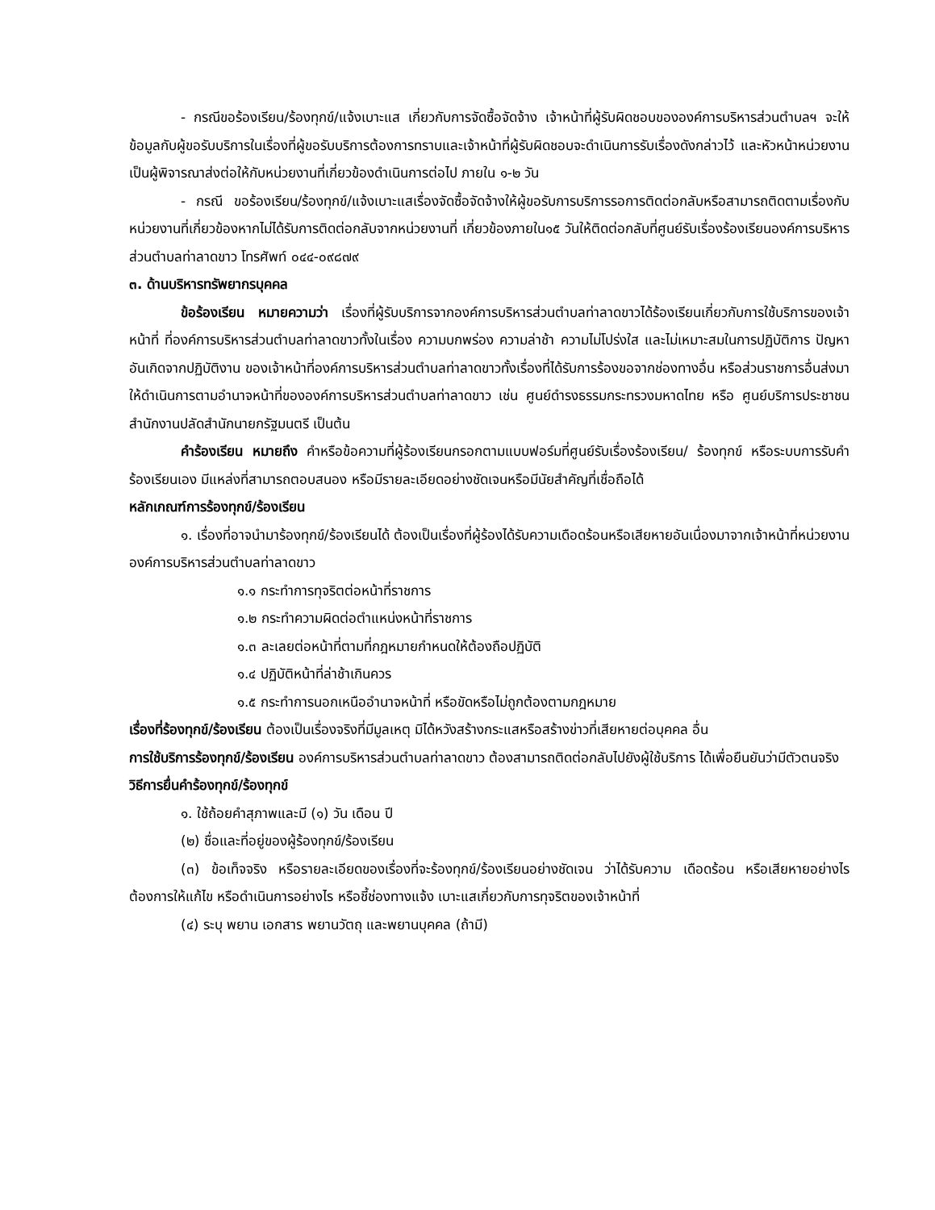- กรณีขอร้องเรียน/ร้องทุกข์/แจ้งเบาะแส เกี่ยวกับการจัดซื้อจัดจ้าง เจ้าหน้าที่ผู้รับผิดชอบขององค์การบริหารส่วนตำบลฯ จะให้ข้อมูลกับผู้ขอรับบริการในเรื่องที่ผู้ขอรับบริการต้องการทราบและเจ้าหน้าที่ผู้รับผิดชอบจะดำเนินการรับเรื่องดังกล่าวไว้ และหัวหน้าหน่วยงานเป็นผู้พิจารณาส่งต่อให้กับหน่วยงานที่เกี่ยวข้องดำเนินการต่อไป ภายใน ๑-๒ วัน
- กรณี ขอร้องเรียน/ร้องทุกข์/แจ้งเบาะแสเรื่องจัดซื้อจัดจ้างให้ผู้ขอรับการบริการรอการติดต่อกลับหรือสามารถติดตามเรื่องกับหน่วยงานที่เกี่ยวข้องหากไม่ได้รับการติดต่อกลับจากหน่วยงานที่ เกี่ยวข้องภายใน๑๕ วันให้ติดต่อกลับที่ศูนย์รับเรื่องร้องเรียนองค์การบริหารส่วนตำบลท่าลาดขาว โทรศัพท์ ๐๔๔-๐๙๘๗๙
๓. ด้านบริหารทรัพยากรบุคคล
ข้อร้องเรียน หมายความว่า เรื่องที่ผู้รับบริการจากองค์การบริหารส่วนตำบลท่าลาดขาวได้ร้องเรียนเกี่ยวกับการใช้บริการของเจ้าหน้าที่ ที่องค์การบริหารส่วนตำบลท่าลาดขาวทั้งในเรื่อง ความบกพร่อง ความล่าช้า ความไม่โปร่งใส และไม่เหมาะสมในการปฏิบัติการ ปัญหาอันเกิดจากปฏิบัติงาน ของเจ้าหน้าที่องค์การบริหารส่วนตำบลท่าลาดขาวทั้งเรื่องที่ได้รับการร้องขอจากช่องทางอื่น หรือส่วนราชการอื่นส่งมาให้ดำเนินการตามอำนาจหน้าที่ขององค์การบริหารส่วนตำบลท่าลาดขาว เช่น ศูนย์ดำรงธรรมกระทรวงมหาดไทย หรือ ศูนย์บริการประชาชน สำนักงานปลัดสำนักนายกรัฐมนตรี เป็นต้น
คำร้องเรียน หมายถึง คำหรือข้อความที่ผู้ร้องเรียนกรอกตามแบบฟอร์มที่ศูนย์รับเรื่องร้องเรียน/ ร้องทุกข์ หรือระบบการรับคำร้องเรียนเอง มีแหล่งที่สามารถตอบสนอง หรือมีรายละเอียดอย่างชัดเจนหรือมีนัยสำคัญที่เชื่อถือได้
หลักเกณฑ์การร้องทุกข์/ร้องเรียน
๑. เรื่องที่อาจนำมาร้องทุกข์/ร้องเรียนได้ ต้องเป็นเรื่องที่ผู้ร้องได้รับความเดือดร้อนหรือเสียหายอันเนื่องมาจากเจ้าหน้าที่หน่วยงานองค์การบริหารส่วนตำบลท่าลาดขาว
๑.๑ กระทำการทุจริตต่อหน้าที่ราชการ
๑.๒ กระทำความผิดต่อตำแหน่งหน้าที่ราชการ
๑.๓ ละเลยต่อหน้าที่ตามที่กฎหมายกำหนดให้ต้องถือปฏิบัติ
๑.๔ ปฏิบัติหน้าที่ล่าช้าเกินควร
๑.๕ กระทำการนอกเหนืออำนาจหน้าที่ หรือขัดหรือไม่ถูกต้องตามกฎหมาย
เรื่องที่ร้องทุกข์/ร้องเรียน ต้องเป็นเรื่องจริงที่มีมูลเหตุ มิได้หวังสร้างกระแสหรือสร้างข่าวที่เสียหายต่อบุคคล อื่น
การใช้บริการร้องทุกข์/ร้องเรียน องค์การบริหารส่วนตำบลท่าลาดขาว ต้องสามารถติดต่อกลับไปยังผู้ใช้บริการ ได้เพื่อยืนยันว่ามีตัวตนจริง
วิธีการยื่นคำร้องทุกข์/ร้องทุกข์
๑. ใช้ถ้อยคำสุภาพและมี (๑) วัน เดือน ปี
(๒) ชื่อและที่อยู่ของผู้ร้องทุกข์/ร้องเรียน
(๓) ข้อเท็จจริง หรือรายละเอียดของเรื่องที่จะร้องทุกข์/ร้องเรียนอย่างชัดเจน ว่าได้รับความ เดือดร้อน หรือเสียหายอย่างไร ต้องการให้แก้ไข หรือดำเนินการอย่างไร หรือชี้ช่องทางแจ้ง เบาะแสเกี่ยวกับการทุจริตของเจ้าหน้าที่
(๔) ระบุ พยาน เอกสาร พยานวัตถุ และพยานบุคคล (ถ้ามี)